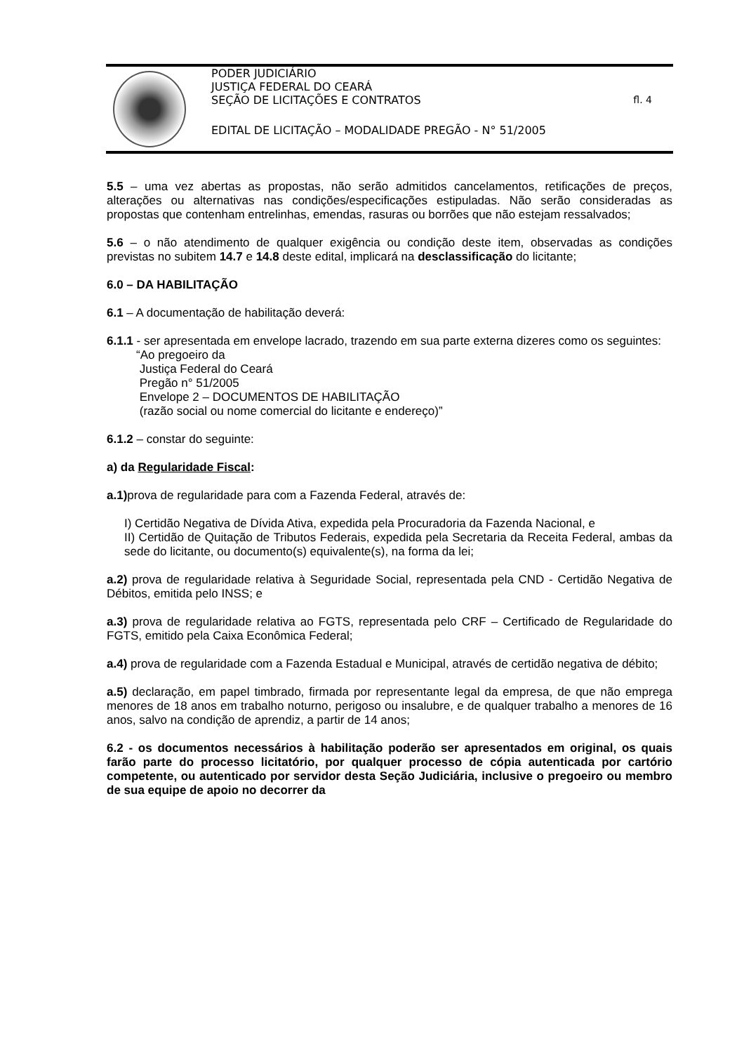PODER JUDICIÁRIO
JUSTIÇA FEDERAL DO CEARÁ
SEÇÃO DE LICITAÇÕES E CONTRATOS fl. 4
EDITAL DE LICITAÇÃO – MODALIDADE PREGÃO - N° 51/2005
5.5 – uma vez abertas as propostas, não serão admitidos cancelamentos, retificações de preços, alterações ou alternativas nas condições/especificações estipuladas. Não serão consideradas as propostas que contenham entrelinhas, emendas, rasuras ou borrões que não estejam ressalvados;
5.6 – o não atendimento de qualquer exigência ou condição deste item, observadas as condições previstas no subitem 14.7 e 14.8 deste edital, implicará na desclassificação do licitante;
6.0 – DA HABILITAÇÃO
6.1 – A documentação de habilitação deverá:
6.1.1 - ser apresentada em envelope lacrado, trazendo em sua parte externa dizeres como os seguintes:
“Ao pregoeiro da
Justiça Federal do Ceará
Pregão n° 51/2005
Envelope 2 – DOCUMENTOS DE HABILITAÇÃO
(razão social ou nome comercial do licitante e endereço)”
6.1.2 – constar do seguinte:
a) da Regularidade Fiscal:
a.1) prova de regularidade para com a Fazenda Federal, através de:
I) Certidão Negativa de Dívida Ativa, expedida pela Procuradoria da Fazenda Nacional, e
II) Certidão de Quitação de Tributos Federais, expedida pela Secretaria da Receita Federal, ambas da sede do licitante, ou documento(s) equivalente(s), na forma da lei;
a.2) prova de regularidade relativa à Seguridade Social, representada pela CND - Certidão Negativa de Débitos, emitida pelo INSS; e
a.3) prova de regularidade relativa ao FGTS, representada pelo CRF – Certificado de Regularidade do FGTS, emitido pela Caixa Econômica Federal;
a.4) prova de regularidade com a Fazenda Estadual e Municipal, através de certidão negativa de débito;
a.5) declaração, em papel timbrado, firmada por representante legal da empresa, de que não emprega menores de 18 anos em trabalho noturno, perigoso ou insalubre, e de qualquer trabalho a menores de 16 anos, salvo na condição de aprendiz, a partir de 14 anos;
6.2 - os documentos necessários à habilitação poderão ser apresentados em original, os quais farão parte do processo licitatório, por qualquer processo de cópia autenticada por cartório competente, ou autenticado por servidor desta Seção Judiciária, inclusive o pregoeiro ou membro de sua equipe de apoio no decorrer da